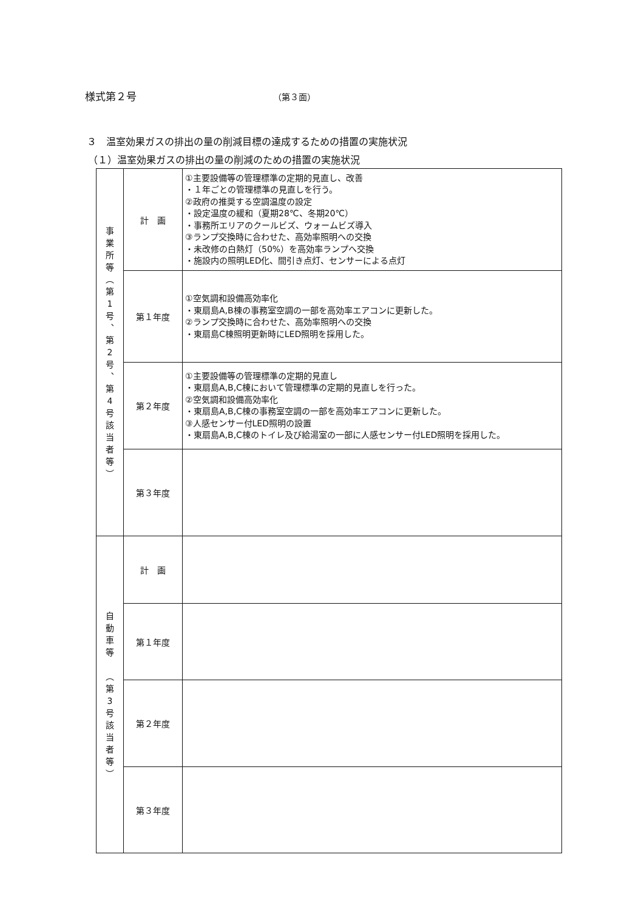様式第２号 （第３面）
３　温室効果ガスの排出の量の削減目標の達成するための措置の実施状況
（１）温室効果ガスの排出の量の削減のための措置の実施状況
| 事 業 所 等 ︵ 第 1 号 ︑ 第 2 号 ︑ 第 4 号 該 当 者 等 ︶ | 計 画 | ①主要設備等の管理標準の定期的見直し、改善 ・１年ごとの管理標準の見直しを行う。 ②政府の推奨する空調温度の設定 ・設定温度の緩和（夏期28℃、冬期20℃） ・事務所エリアのクールビズ、ウォームビズ導入 ③ランプ交換時に合わせた、高効率照明への交換 ・未改修の白熱灯（50%）を高効率ランプへ交換 ・施設内の照明LED化、間引き点灯、センサーによる点灯 |
| | 第１年度 | ①空気調和設備高効率化 ・東扇島A,B棟の事務室空調の一部を高効率エアコンに更新した。 ②ランプ交換時に合わせた、高効率照明への交換 ・東扇島C棟照明更新時にLED照明を採用した。 |
| | 第２年度 | ①主要設備等の管理標準の定期的見直し ・東扇島A,B,C棟において管理標準の定期的見直しを行った。 ②空気調和設備高効率化 ・東扇島A,B,C棟の事務室空調の一部を高効率エアコンに更新した。 ③人感センサー付LED照明の設置 ・東扇島A,B,C棟のトイレ及び給湯室の一部に人感センサー付LED照明を採用した。 |
| | 第３年度 | |
| 自 動 車 等 ︵ 第 3 号 該 当 者 等 ︶ | 計 画 | |
| | 第１年度 | |
| | 第２年度 | |
| | 第３年度 | |